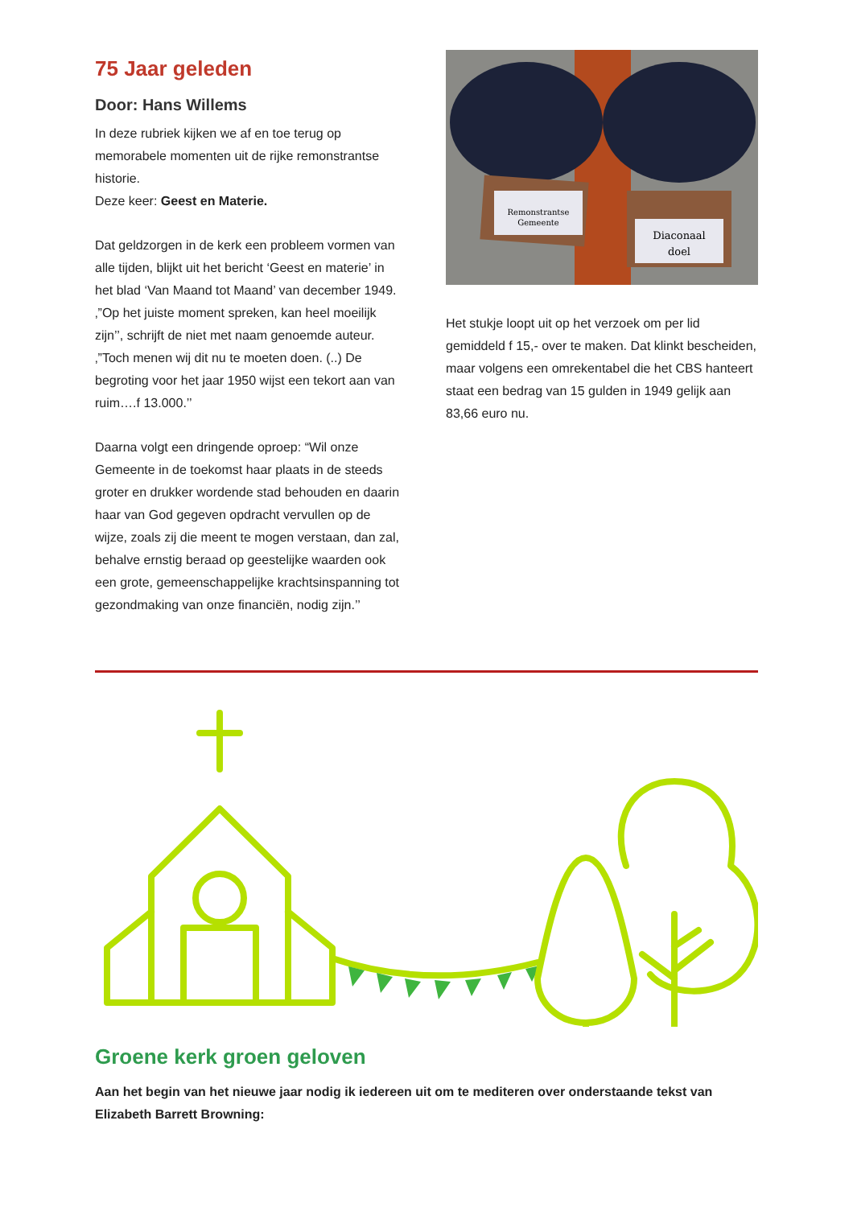75 Jaar geleden
Door: Hans Willems
In deze rubriek kijken we af en toe terug op memorabele momenten uit de rijke remonstrantse historie.
Deze keer: Geest en Materie.
Dat geldzorgen in de kerk een probleem vormen van alle tijden, blijkt uit het bericht ‘Geest en materie’ in het blad ‘Van Maand tot Maand’ van december 1949. ‚”Op het juiste moment spreken, kan heel moeilijk zijn’’, schrijft de niet met naam genoemde auteur. ‚”Toch menen wij dit nu te moeten doen. (..) De begroting voor het jaar 1950 wijst een tekort aan van ruim….f 13.000.’’
Daarna volgt een dringende oproep: “Wil onze Gemeente in de toekomst haar plaats in de steeds groter en drukker wordende stad behouden en daarin haar van God gegeven opdracht vervullen op de wijze, zoals zij die meent te mogen verstaan, dan zal, behalve ernstig beraad op geestelijke waarden ook een grote, gemeenschappelijke krachtsinspanning tot gezondmaking van onze financiën, nodig zijn.’’
Remonstrantse
Gemeente
Diaconaal
doel
Het stukje loopt uit op het verzoek om per lid gemiddeld f 15,- over te maken. Dat klinkt bescheiden, maar volgens een omrekentabel die het CBS hanteert staat een bedrag van 15 gulden in 1949 gelijk aan 83,66 euro nu.
Groene kerk groen geloven
Aan het begin van het nieuwe jaar nodig ik iedereen uit om te mediteren over onderstaande tekst van Elizabeth Barrett Browning: